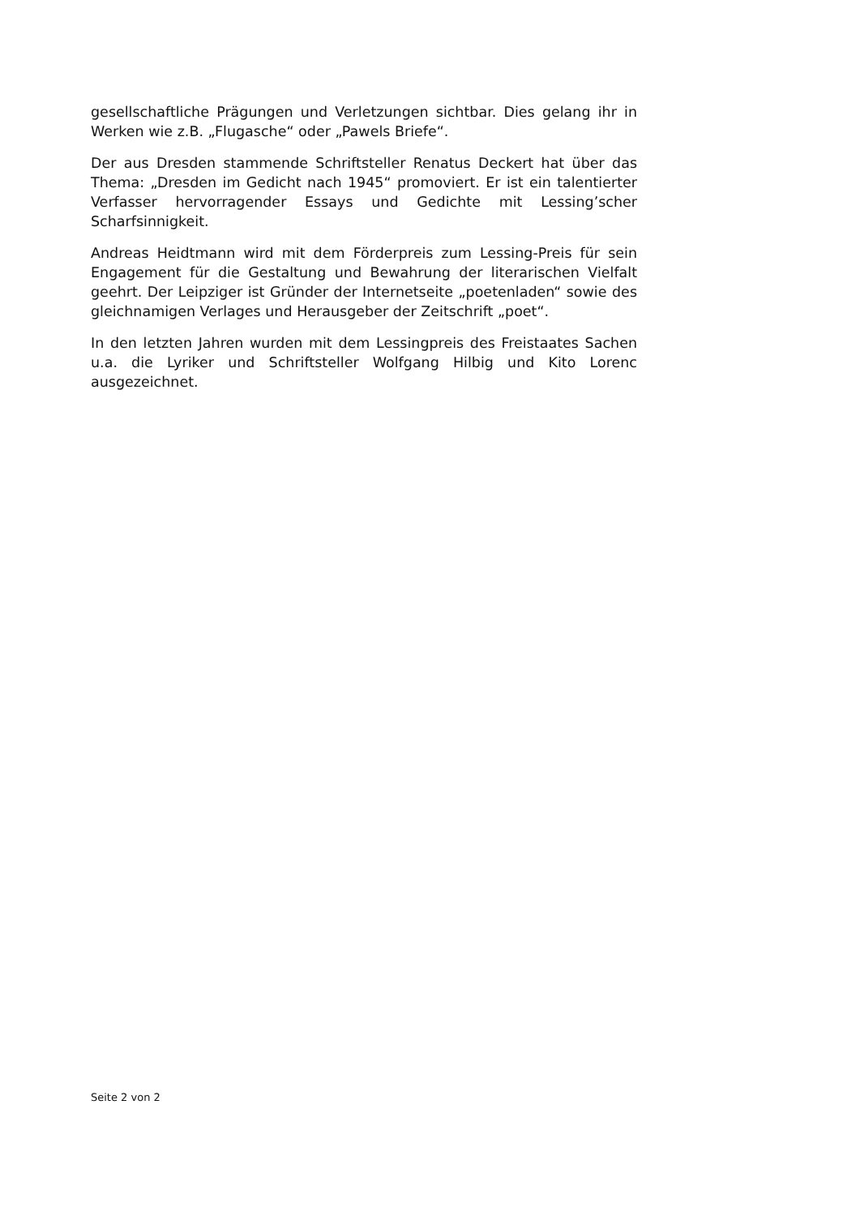gesellschaftliche Prägungen und Verletzungen sichtbar. Dies gelang ihr in Werken wie z.B. „Flugasche“ oder „Pawels Briefe“.
Der aus Dresden stammende Schriftsteller Renatus Deckert hat über das Thema: „Dresden im Gedicht nach 1945“ promoviert. Er ist ein talentierter Verfasser hervorragender Essays und Gedichte mit Lessing’scher Scharfsinnigkeit.
Andreas Heidtmann wird mit dem Förderpreis zum Lessing-Preis für sein Engagement für die Gestaltung und Bewahrung der literarischen Vielfalt geehrt. Der Leipziger ist Gründer der Internetseite „poetenladen“ sowie des gleichnamigen Verlages und Herausgeber der Zeitschrift „poet“.
In den letzten Jahren wurden mit dem Lessingpreis des Freistaates Sachen u.a. die Lyriker und Schriftsteller Wolfgang Hilbig und Kito Lorenc ausgezeichnet.
Seite 2 von 2